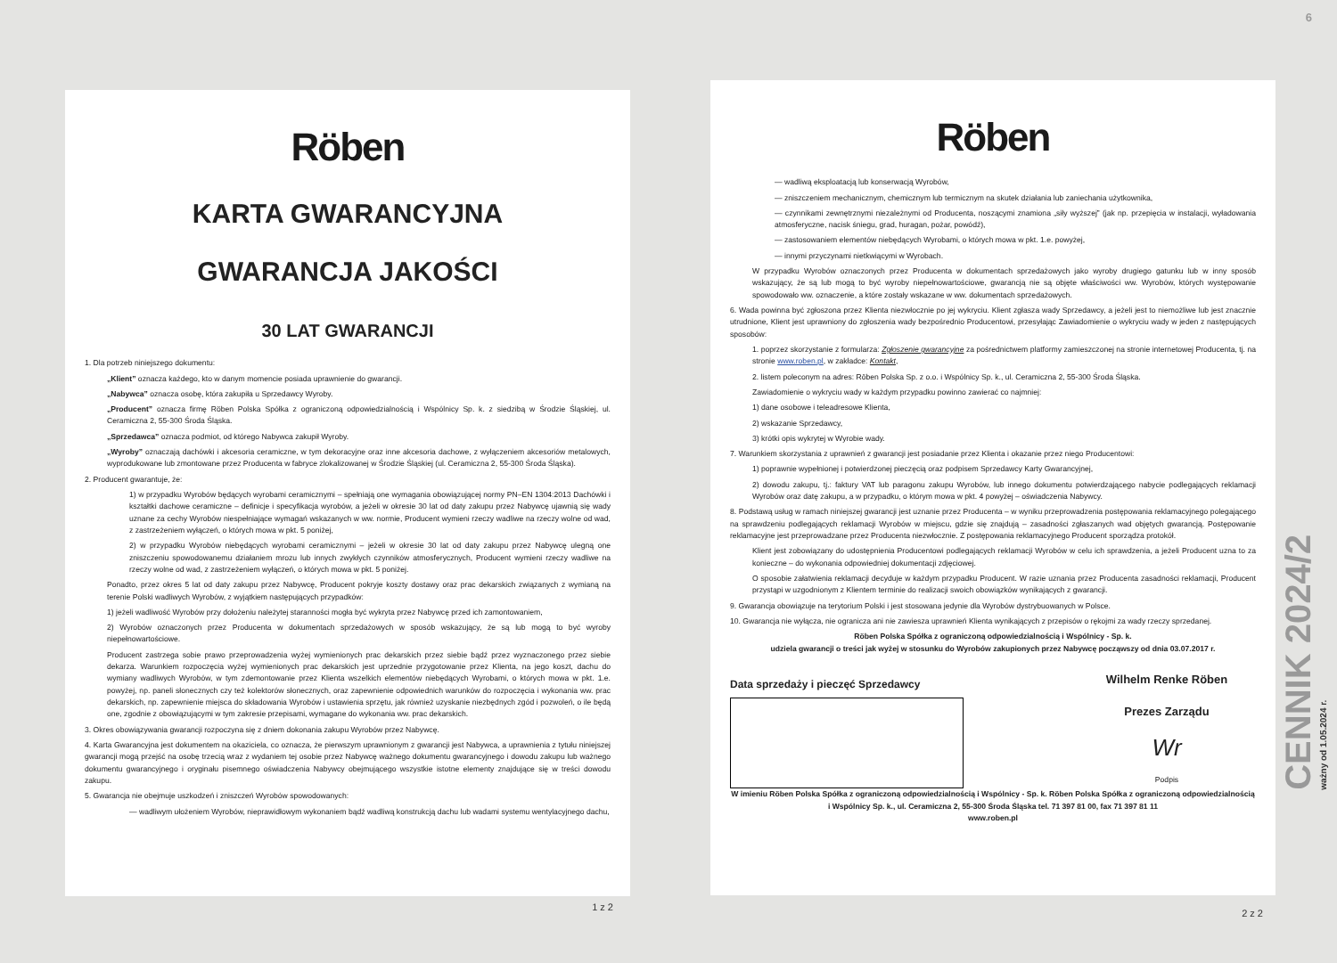6
Röben
KARTA GWARANCYJNA
GWARANCJA JAKOŚCI
30 LAT GWARANCJI
1. Dla potrzeb niniejszego dokumentu:
„Klient” oznacza każdego, kto w danym momencie posiada uprawnienie do gwarancji.
„Nabywca” oznacza osobę, która zakupiła u Sprzedawcy Wyroby.
„Producent” oznacza firmę Röben Polska Spółka z ograniczoną odpowiedzialnością i Wspólnicy Sp. k. z siedzibą w Środzie Śląskiej, ul. Ceramiczna 2, 55-300 Środa Śląska.
„Sprzedawca” oznacza podmiot, od którego Nabywca zakupił Wyroby.
„Wyroby” oznaczają dachówki i akcesoria ceramiczne, w tym dekoracyjne oraz inne akcesoria dachowe, z wyłączeniem akcesoriów metalowych, wyprodukowane lub zmontowane przez Producenta w fabryce zlokalizowanej w Środzie Śląskiej (ul. Ceramiczna 2, 55-300 Środa Śląska).
2. Producent gwarantuje, że:
1) w przypadku Wyrobów będących wyrobami ceramicznymi – spełniają one wymagania obowiązującej normy PN–EN 1304:2013 Dachówki i kształtki dachowe ceramiczne – definicje i specyfikacja wyrobów, a jeżeli w okresie 30 lat od daty zakupu przez Nabywcę ujawnią się wady uznane za cechy Wyrobów niespełniające wymagań wskazanych w ww. normie, Producent wymieni rzeczy wadliwe na rzeczy wolne od wad, z zastrzeżeniem wyłączeń, o których mowa w pkt. 5 poniżej,
2) w przypadku Wyrobów niebędących wyrobami ceramicznymi – jeżeli w okresie 30 lat od daty zakupu przez Nabywcę ulegną one zniszczeniu spowodowanemu działaniem mrozu lub innych zwykłych czynników atmosferycznych, Producent wymieni rzeczy wadliwe na rzeczy wolne od wad, z zastrzeżeniem wyłączeń, o których mowa w pkt. 5 poniżej.
Ponadto, przez okres 5 lat od daty zakupu przez Nabywcę, Producent pokryje koszty dostawy oraz prac dekarskich związanych z wymianą na terenie Polski wadliwych Wyrobów, z wyjątkiem następujących przypadków:
1) jeżeli wadliwość Wyrobów przy dołożeniu należytej staranności mogła być wykryta przez Nabywcę przed ich zamontowaniem,
2) Wyrobów oznaczonych przez Producenta w dokumentach sprzedażowych w sposób wskazujący, że są lub mogą to być wyroby niepełnowartościowe.
Producent zastrzega sobie prawo przeprowadzenia wyżej wymienionych prac dekarskich przez siebie bądź przez wyznaczonego przez siebie dekarza. Warunkiem rozpoczęcia wyżej wymienionych prac dekarskich jest uprzednie przygotowanie przez Klienta, na jego koszt, dachu do wymiany wadliwych Wyrobów, w tym zdemontowanie przez Klienta wszelkich elementów niebędących Wyrobami, o których mowa w pkt. 1.e. powyżej, np. paneli słonecznych czy też kolektorów słonecznych, oraz zapewnienie odpowiednich warunków do rozpoczęcia i wykonania ww. prac dekarskich, np. zapewnienie miejsca do składowania Wyrobów i ustawienia sprzętu, jak również uzyskanie niezbędnych zgód i pozwoleń, o ile będą one, zgodnie z obowiązującymi w tym zakresie przepisami, wymagane do wykonania ww. prac dekarskich.
3. Okres obowiązywania gwarancji rozpoczyna się z dniem dokonania zakupu Wyrobów przez Nabywcę.
4. Karta Gwarancyjna jest dokumentem na okaziciela, co oznacza, że pierwszym uprawnionym z gwarancji jest Nabywca, a uprawnienia z tytułu niniejszej gwarancji mogą przejść na osobę trzecią wraz z wydaniem tej osobie przez Nabywcę ważnego dokumentu gwarancyjnego i dowodu zakupu lub ważnego dokumentu gwarancyjnego i oryginału pisemnego oświadczenia Nabywcy obejmującego wszystkie istotne elementy znajdujące się w treści dowodu zakupu.
5. Gwarancja nie obejmuje uszkodzeń i zniszczeń Wyrobów spowodowanych:
— wadliwym ułożeniem Wyrobów, nieprawidłowym wykonaniem bądź wadliwą konstrukcją dachu lub wadami systemu wentylacyjnego dachu,
1 z 2
Röben
— wadliwą eksploatacją lub konserwacją Wyrobów,
— zniszczeniem mechanicznym, chemicznym lub termicznym na skutek działania lub zaniechania użytkownika,
— czynnikami zewnętrznymi niezależnymi od Producenta, noszącymi znamiona „siły wyższej” (jak np. przepięcia w instalacji, wyładowania atmosferyczne, nacisk śniegu, grad, huragan, pożar, powódź),
— zastosowaniem elementów niebędących Wyrobami, o których mowa w pkt. 1.e. powyżej,
— innymi przyczynami nietkwiącymi w Wyrobach.
W przypadku Wyrobów oznaczonych przez Producenta w dokumentach sprzedażowych jako wyroby drugiego gatunku lub w inny sposób wskazujący, że są lub mogą to być wyroby niepełnowartościowe, gwarancją nie są objęte właściwości ww. Wyrobów, których występowanie spowodowało ww. oznaczenie, a które zostały wskazane w ww. dokumentach sprzedażowych.
6. Wada powinna być zgłoszona przez Klienta niezwłocznie po jej wykryciu. Klient zgłasza wady Sprzedawcy, a jeżeli jest to niemożliwe lub jest znacznie utrudnione, Klient jest uprawniony do zgłoszenia wady bezpośrednio Producentowi, przesyłając Zawiadomienie o wykryciu wady w jeden z następujących sposobów:
1. poprzez skorzystanie z formularza: Zgłoszenie gwarancyjne za pośrednictwem platformy zamieszczonej na stronie internetowej Producenta, tj. na stronie www.roben.pl, w zakładce: Kontakt,
2. listem poleconym na adres: Röben Polska Sp. z o.o. i Wspólnicy Sp. k., ul. Ceramiczna 2, 55-300 Środa Śląska.
Zawiadomienie o wykryciu wady w każdym przypadku powinno zawierać co najmniej:
1) dane osobowe i teleadresowe Klienta,
2) wskazanie Sprzedawcy,
3) krótki opis wykrytej w Wyrobie wady.
7. Warunkiem skorzystania z uprawnień z gwarancji jest posiadanie przez Klienta i okazanie przez niego Producentowi:
1) poprawnie wypełnionej i potwierdzonej pieczęcią oraz podpisem Sprzedawcy Karty Gwarancyjnej,
2) dowodu zakupu, tj.: faktury VAT lub paragonu zakupu Wyrobów, lub innego dokumentu potwierdzającego nabycie podlegających reklamacji Wyrobów oraz datę zakupu, a w przypadku, o którym mowa w pkt. 4 powyżej – oświadczenia Nabywcy.
8. Podstawą usług w ramach niniejszej gwarancji jest uznanie przez Producenta – w wyniku przeprowadzenia postępowania reklamacyjnego polegającego na sprawdzeniu podlegających reklamacji Wyrobów w miejscu, gdzie się znajdują – zasadności zgłaszanych wad objętych gwarancją. Postępowanie reklamacyjne jest przeprowadzane przez Producenta niezwłocznie. Z postępowania reklamacyjnego Producent sporządza protokół.
Klient jest zobowiązany do udostępnienia Producentowi podlegających reklamacji Wyrobów w celu ich sprawdzenia, a jeżeli Producent uzna to za konieczne – do wykonania odpowiedniej dokumentacji zdjęciowej.
O sposobie załatwienia reklamacji decyduje w każdym przypadku Producent. W razie uznania przez Producenta zasadności reklamacji, Producent przystąpi w uzgodnionym z Klientem terminie do realizacji swoich obowiązków wynikających z gwarancji.
9. Gwarancja obowiązuje na terytorium Polski i jest stosowana jedynie dla Wyrobów dystrybuowanych w Polsce.
10. Gwarancja nie wyłącza, nie ogranicza ani nie zawiesza uprawnień Klienta wynikających z przepisów o rękojmi za wady rzeczy sprzedanej.
Röben Polska Spółka z ograniczoną odpowiedzialnością i Wspólnicy - Sp. k.
udziela gwarancji o treści jak wyżej w stosunku do Wyrobów zakupionych przez Nabywcę począwszy od dnia 03.07.2017 r.
Data sprzedaży i pieczęć Sprzedawcy
Wilhelm Renke Röben
Prezes Zarządu
Wr
Podpis
W imieniu Röben Polska Spółka z ograniczoną odpowiedzialnością i Wspólnicy - Sp. k. Röben Polska Spółka z ograniczoną odpowiedzialnością i Wspólnicy Sp. k., ul. Ceramiczna 2, 55-300 Środa Śląska tel. 71 397 81 00, fax 71 397 81 11
www.roben.pl
2 z 2
CENNIK 2024/2
ważny od 1.05.2024 r.